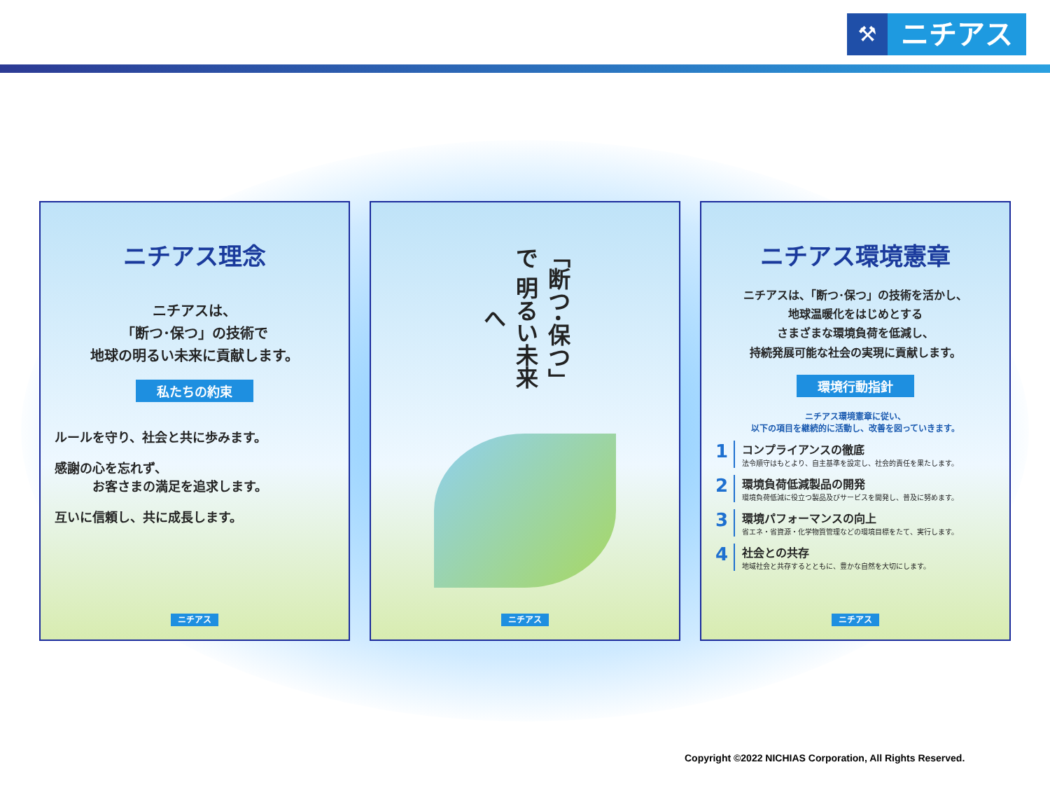⚒
ニチアス
ニチアス理念
ニチアスは、
「断つ･保つ」の技術で
地球の明るい未来に貢献します。
私たちの約束
ルールを守り、社会と共に歩みます。
感謝の心を忘れず、
　　　お客さまの満足を追求します。
互いに信頼し、共に成長します。
ニチアス
「断つ･保つ」で 明るい未来へ
ニチアス
ニチアス環境憲章
ニチアスは、「断つ･保つ」の技術を活かし、
地球温暖化をはじめとする
さまざまな環境負荷を低減し、
持続発展可能な社会の実現に貢献します。
環境行動指針
ニチアス環境憲章に従い、
以下の項目を継続的に活動し、改善を図っていきます。
1
コンプライアンスの徹底
法令順守はもとより、自主基準を設定し、社会的責任を果たします。
2
環境負荷低減製品の開発
環境負荷低減に役立つ製品及びサービスを開発し、普及に努めます。
3
環境パフォーマンスの向上
省エネ・省資源・化学物質管理などの環境目標をたて、実行します。
4
社会との共存
地域社会と共存するとともに、豊かな自然を大切にします。
ニチアス
Copyright ©2022 NICHIAS Corporation, All Rights Reserved.